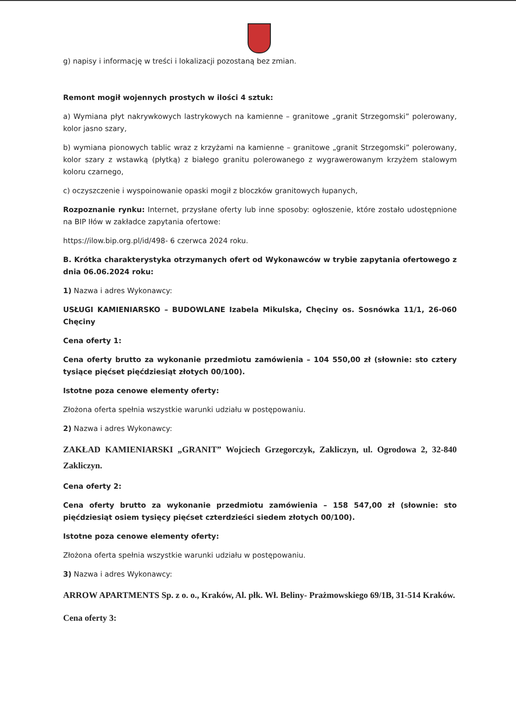g) napisy i informację w treści i lokalizacji pozostaną bez zmian.
Remont mogił wojennych prostych w ilości 4 sztuk:
a) Wymiana płyt nakrywkowych lastrykowych na kamienne – granitowe „granit Strzegomski” polerowany, kolor jasno szary,
b) wymiana pionowych tablic wraz z krzyżami na kamienne – granitowe „granit Strzegomski” polerowany, kolor szary z wstawką (płytką) z białego granitu polerowanego z wygrawerowanym krzyżem stalowym koloru czarnego,
c) oczyszczenie i wyspoinowanie opaski mogił z bloczków granitowych łupanych,
Rozpoznanie rynku: Internet, przysłane oferty lub inne sposoby: ogłoszenie, które zostało udostępnione na BIP Iłów w zakładce zapytania ofertowe:
https://ilow.bip.org.pl/id/498- 6 czerwca 2024 roku.
B. Krótka charakterystyka otrzymanych ofert od Wykonawców w trybie zapytania ofertowego z dnia 06.06.2024 roku:
1) Nazwa i adres Wykonawcy:
USŁUGI KAMIENIARSKO – BUDOWLANE Izabela Mikulska, Chęciny os. Sosnówka 11/1, 26-060 Chęciny
Cena oferty 1:
Cena oferty brutto za wykonanie przedmiotu zamówienia – 104 550,00 zł (słownie: sto cztery tysiące pięćset pięćdziesiąt złotych 00/100).
Istotne poza cenowe elementy oferty:
Złożona oferta spełnia wszystkie warunki udziału w postępowaniu.
2) Nazwa i adres Wykonawcy:
ZAKŁAD KAMIENIARSKI „GRANIT” Wojciech Grzegorczyk, Zakliczyn, ul. Ogrodowa 2, 32-840 Zakliczyn.
Cena oferty 2:
Cena oferty brutto za wykonanie przedmiotu zamówienia – 158 547,00 zł (słownie: sto pięćdziesiąt osiem tysięcy pięćset czterdzieści siedem złotych 00/100).
Istotne poza cenowe elementy oferty:
Złożona oferta spełnia wszystkie warunki udziału w postępowaniu.
3) Nazwa i adres Wykonawcy:
ARROW APARTMENTS Sp. z o. o., Kraków, Al. płk. Wł. Beliny- Prażmowskiego 69/1B, 31-514 Kraków.
Cena oferty 3: